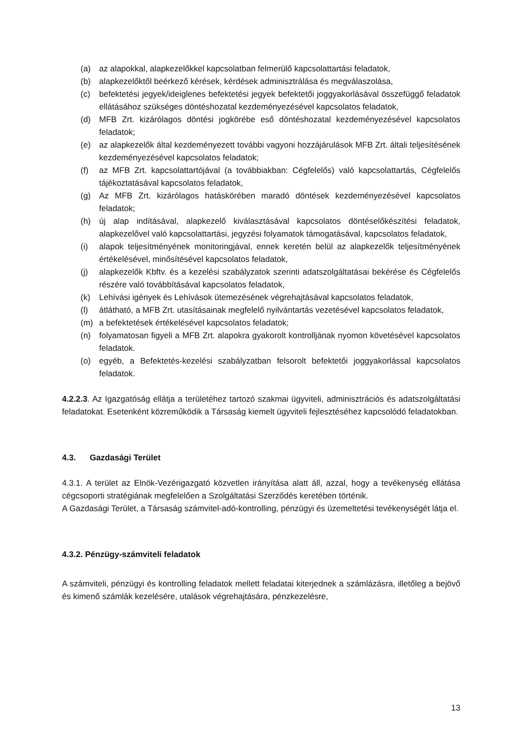(a) az alapokkal, alapkezelőkkel kapcsolatban felmerülő kapcsolattartási feladatok,
(b) alapkezelőktől beérkező kérések, kérdések adminisztrálása és megválaszolása,
(c) befektetési jegyek/ideiglenes befektetési jegyek befektetői joggyakorlásával összefüggő feladatok ellátásához szükséges döntéshozatal kezdeményezésével kapcsolatos feladatok,
(d) MFB Zrt. kizárólagos döntési jogkörébe eső döntéshozatal kezdeményezésével kapcsolatos feladatok;
(e) az alapkezelők által kezdeményezett további vagyoni hozzájárulások MFB Zrt. általi teljesítésének kezdeményezésével kapcsolatos feladatok;
(f) az MFB Zrt. kapcsolattartójával (a továbbiakban: Cégfelelős) való kapcsolattartás, Cégfelelős tájékoztatásával kapcsolatos feladatok,
(g) Az MFB Zrt. kizárólagos hatáskörében maradó döntések kezdeményezésével kapcsolatos feladatok;
(h) új alap indításával, alapkezelő kiválasztásával kapcsolatos döntéselőkészítési feladatok, alapkezelővel való kapcsolattartási, jegyzési folyamatok támogatásával, kapcsolatos feladatok,
(i) alapok teljesítményének monitoringjával, ennek keretén belül az alapkezelők teljesítményének értékelésével, minősítésével kapcsolatos feladatok,
(j) alapkezelők Kbftv. és a kezelési szabályzatok szerinti adatszolgáltatásai bekérése és Cégfelelős részére való továbbításával kapcsolatos feladatok,
(k) Lehívási igények és Lehívások ütemezésének végrehajtásával kapcsolatos feladatok,
(l) átlátható, a MFB Zrt. utasításainak megfelelő nyilvántartás vezetésével kapcsolatos feladatok,
(m) a befektetések értékelésével kapcsolatos feladatok;
(n) folyamatosan figyeli a MFB Zrt. alapokra gyakorolt kontrolljának nyomon követésével kapcsolatos feladatok.
(o) egyéb, a Befektetés-kezelési szabályzatban felsorolt befektetői joggyakorlással kapcsolatos feladatok.
4.2.2.3. Az Igazgatóság ellátja a területéhez tartozó szakmai ügyviteli, adminisztrációs és adatszolgáltatási feladatokat. Esetenként közreműködik a Társaság kiemelt ügyviteli fejlesztéséhez kapcsolódó feladatokban.
4.3. Gazdasági Terület
4.3.1. A terület az Elnök-Vezérigazgató közvetlen irányítása alatt áll, azzal, hogy a tevékenység ellátása cégcsoporti stratégiának megfelelően a Szolgáltatási Szerződés keretében történik.
A Gazdasági Terület, a Társaság számvitel-adó-kontrolling, pénzügyi és üzemeltetési tevékenységét látja el.
4.3.2. Pénzügy-számviteli feladatok
A számviteli, pénzügyi és kontrolling feladatok mellett feladatai kiterjednek a számlázásra, illetőleg a bejövő és kimenő számlák kezelésére, utalások végrehajtására, pénzkezelésre,
13